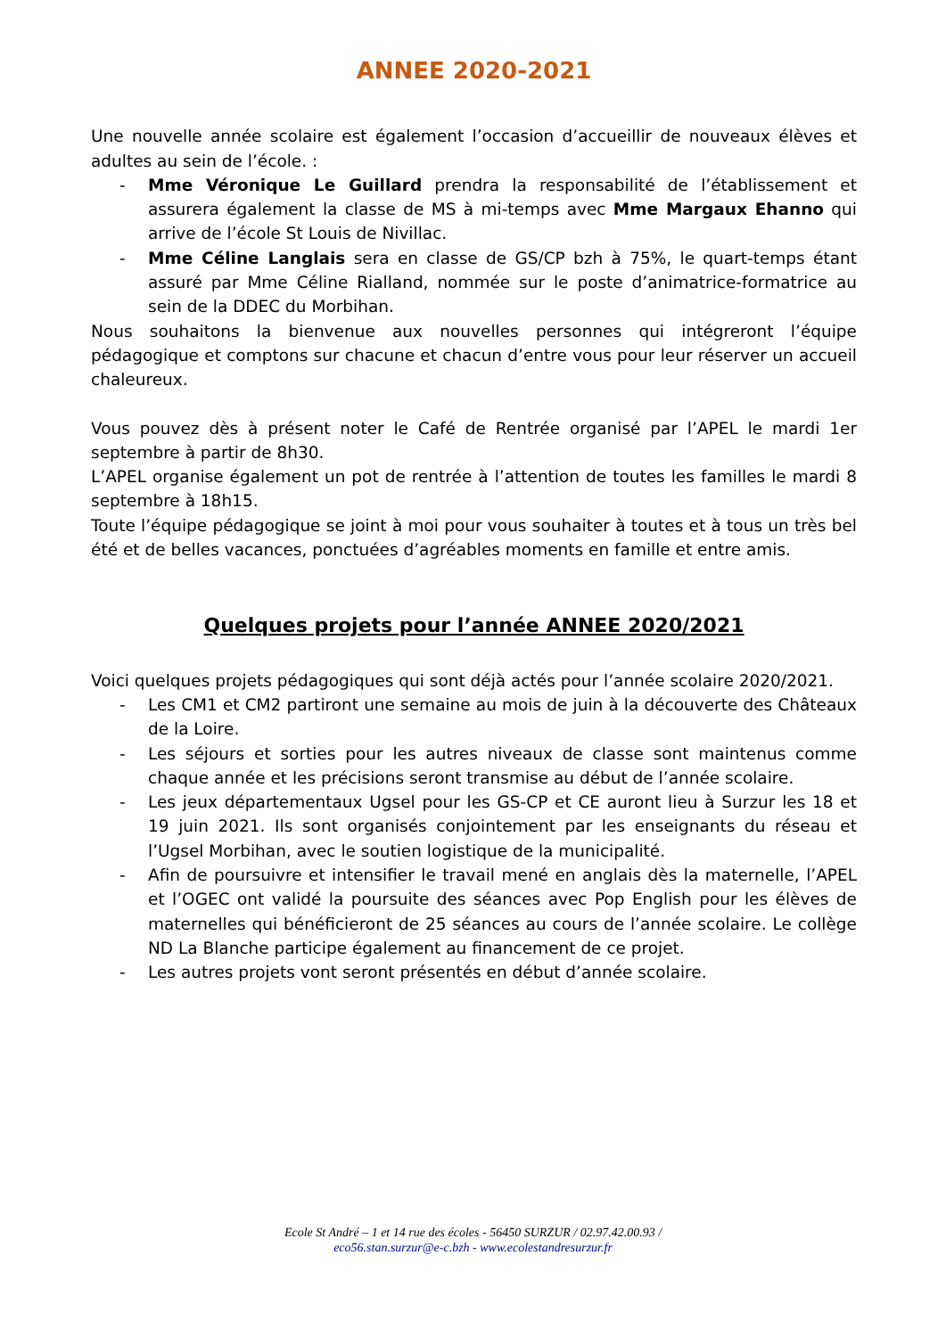ANNEE 2020-2021
Une nouvelle année scolaire est également l’occasion d’accueillir de nouveaux élèves et adultes au sein de l’école. :
- Mme Véronique Le Guillard prendra la responsabilité de l’établissement et assurera également la classe de MS à mi-temps avec Mme Margaux Ehanno qui arrive de l’école St Louis de Nivillac.
- Mme Céline Langlais sera en classe de GS/CP bzh à 75%, le quart-temps étant assuré par Mme Céline Rialland, nommée sur le poste d’animatrice-formatrice au sein de la DDEC du Morbihan.
Nous souhaitons la bienvenue aux nouvelles personnes qui intégreront l’équipe pédagogique et comptons sur chacune et chacun d’entre vous pour leur réserver un accueil chaleureux.
Vous pouvez dès à présent noter le Café de Rentrée organisé par l’APEL le mardi 1er septembre à partir de 8h30.
L’APEL organise également un pot de rentrée à l’attention de toutes les familles le mardi 8 septembre à 18h15.
Toute l’équipe pédagogique se joint à moi pour vous souhaiter à toutes et à tous un très bel été et de belles vacances, ponctuées d’agréables moments en famille et entre amis.
Quelques projets pour l’année ANNEE 2020/2021
Voici quelques projets pédagogiques qui sont déjà actés pour l’année scolaire 2020/2021.
- Les CM1 et CM2 partiront une semaine au mois de juin à la découverte des Châteaux de la Loire.
- Les séjours et sorties pour les autres niveaux de classe sont maintenus comme chaque année et les précisions seront transmise au début de l’année scolaire.
- Les jeux départementaux Ugsel pour les GS-CP et CE auront lieu à Surzur les 18 et 19 juin 2021. Ils sont organisés conjointement par les enseignants du réseau et l’Ugsel Morbihan, avec le soutien logistique de la municipalité.
- Afin de poursuivre et intensifier le travail mené en anglais dès la maternelle, l’APEL et l’OGEC ont validé la poursuite des séances avec Pop English pour les élèves de maternelles qui bénéficieront de 25 séances au cours de l’année scolaire. Le collège ND La Blanche participe également au financement de ce projet.
- Les autres projets vont seront présentés en début d’année scolaire.
Ecole St André – 1 et 14 rue des écoles - 56450 SURZUR / 02.97.42.00.93 /
eco56.stan.surzur@e-c.bzh - www.ecolestandresurzur.fr